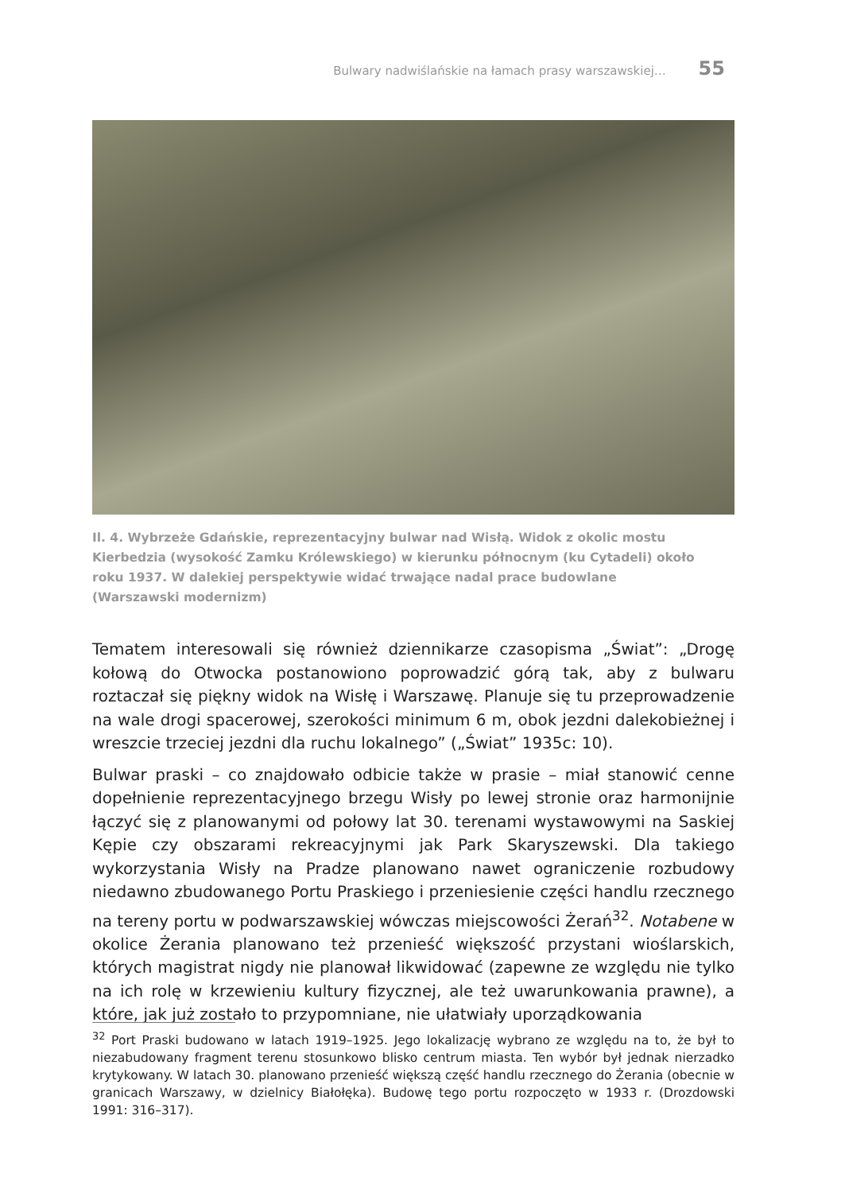Bulwary nadwiślańskie na łamach prasy warszawskiej… 55
Il. 4. Wybrzeże Gdańskie, reprezentacyjny bulwar nad Wisłą. Widok z okolic mostu Kierbedzia (wysokość Zamku Królewskiego) w kierunku północnym (ku Cytadeli) około roku 1937. W dalekiej perspektywie widać trwające nadal prace budowlane (Warszawski modernizm)
Tematem interesowali się również dziennikarze czasopisma „Świat”: „Drogę kołową do Otwocka postanowiono poprowadzić górą tak, aby z bulwaru roztaczał się piękny widok na Wisłę i Warszawę. Planuje się tu przeprowadzenie na wale drogi spacerowej, szerokości minimum 6 m, obok jezdni dalekobieżnej i wreszcie trzeciej jezdni dla ruchu lokalnego” („Świat” 1935c: 10).
Bulwar praski – co znajdowało odbicie także w prasie – miał stanowić cenne dopełnienie reprezentacyjnego brzegu Wisły po lewej stronie oraz harmonijnie łączyć się z planowanymi od połowy lat 30. terenami wystawowymi na Saskiej Kępie czy obszarami rekreacyjnymi jak Park Skaryszewski. Dla takiego wykorzystania Wisły na Pradze planowano nawet ograniczenie rozbudowy niedawno zbudowanego Portu Praskiego i przeniesienie części handlu rzecznego na tereny portu w podwarszawskiej wówczas miejscowości Żerań<sup>32</sup>. Notabene w okolice Żerania planowano też przenieść większość przystani wioślarskich, których magistrat nigdy nie planował likwidować (zapewne ze względu nie tylko na ich rolę w krzewieniu kultury fizycznej, ale też uwarunkowania prawne), a które, jak już zostało to przypomniane, nie ułatwiały uporządkowania
<sup>32</sup> Port Praski budowano w latach 1919–1925. Jego lokalizację wybrano ze względu na to, że był to niezabudowany fragment terenu stosunkowo blisko centrum miasta. Ten wybór był jednak nierzadko krytykowany. W latach 30. planowano przenieść większą część handlu rzecznego do Żerania (obecnie w granicach Warszawy, w dzielnicy Białołęka). Budowę tego portu rozpoczęto w 1933 r. (Drozdowski 1991: 316–317).